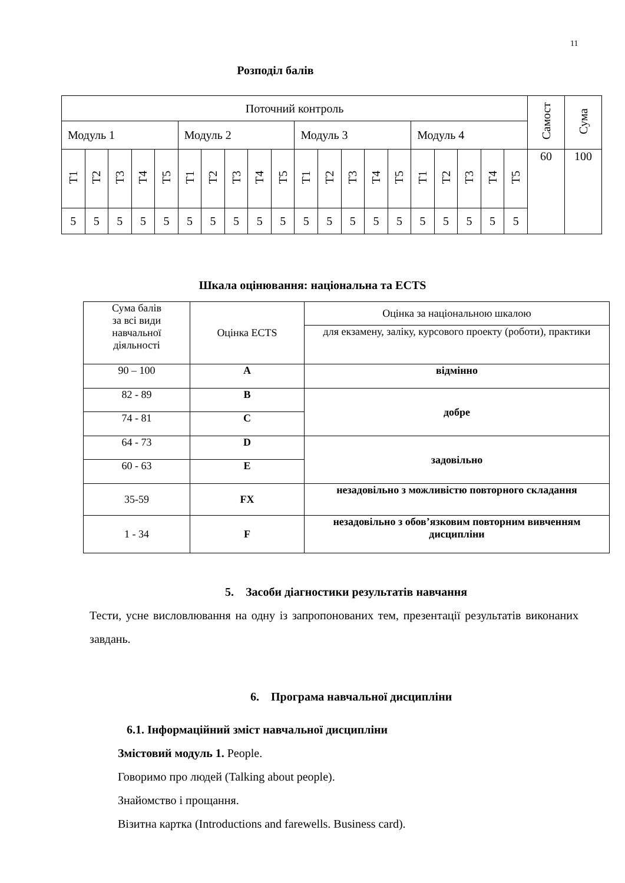11
Розподіл балів
| Поточний контроль | | | | | | | | | | | | | | | | | | | | Самост | Сума |
| Модуль 1 | | | | | Модуль 2 | | | | | Модуль 3 | | | | | Модуль 4 | | | | | | |
| Т1 | Т2 | Т3 | Т4 | Т5 | Т1 | Т2 | Т3 | Т4 | Т5 | Т1 | Т2 | Т3 | Т4 | Т5 | Т1 | Т2 | Т3 | Т4 | Т5 | 60 | 100 |
| 5 | 5 | 5 | 5 | 5 | 5 | 5 | 5 | 5 | 5 | 5 | 5 | 5 | 5 | 5 | 5 | 5 | 5 | 5 | 5 | | |
Шкала оцінювання: національна та ECTS
| Сума балів за всі види навчальної діяльності | Оцінка ECTS | Оцінка за національною шкалою |
| | | для екзамену, заліку, курсового проекту (роботи), практики |
| 90 – 100 | A | відмінно |
| 82 - 89 | B | добре |
| 74 - 81 | C | |
| 64 - 73 | D | задовільно |
| 60 - 63 | E | |
| 35-59 | FX | незадовільно з можливістю повторного складання |
| 1 - 34 | F | незадовільно з обов’язковим повторним вивченням дисципліни |
5. Засоби діагностики результатів навчання
Тести, усне висловлювання на одну із запропонованих тем, презентації результатів виконаних завдань.
6. Програма навчальної дисципліни
6.1. Інформаційний зміст навчальної дисципліни
Змістовий модуль 1. People.
Говоримо про людей (Talking about people).
Знайомство і прощання.
Візитна картка (Introductions and farewells. Business card).